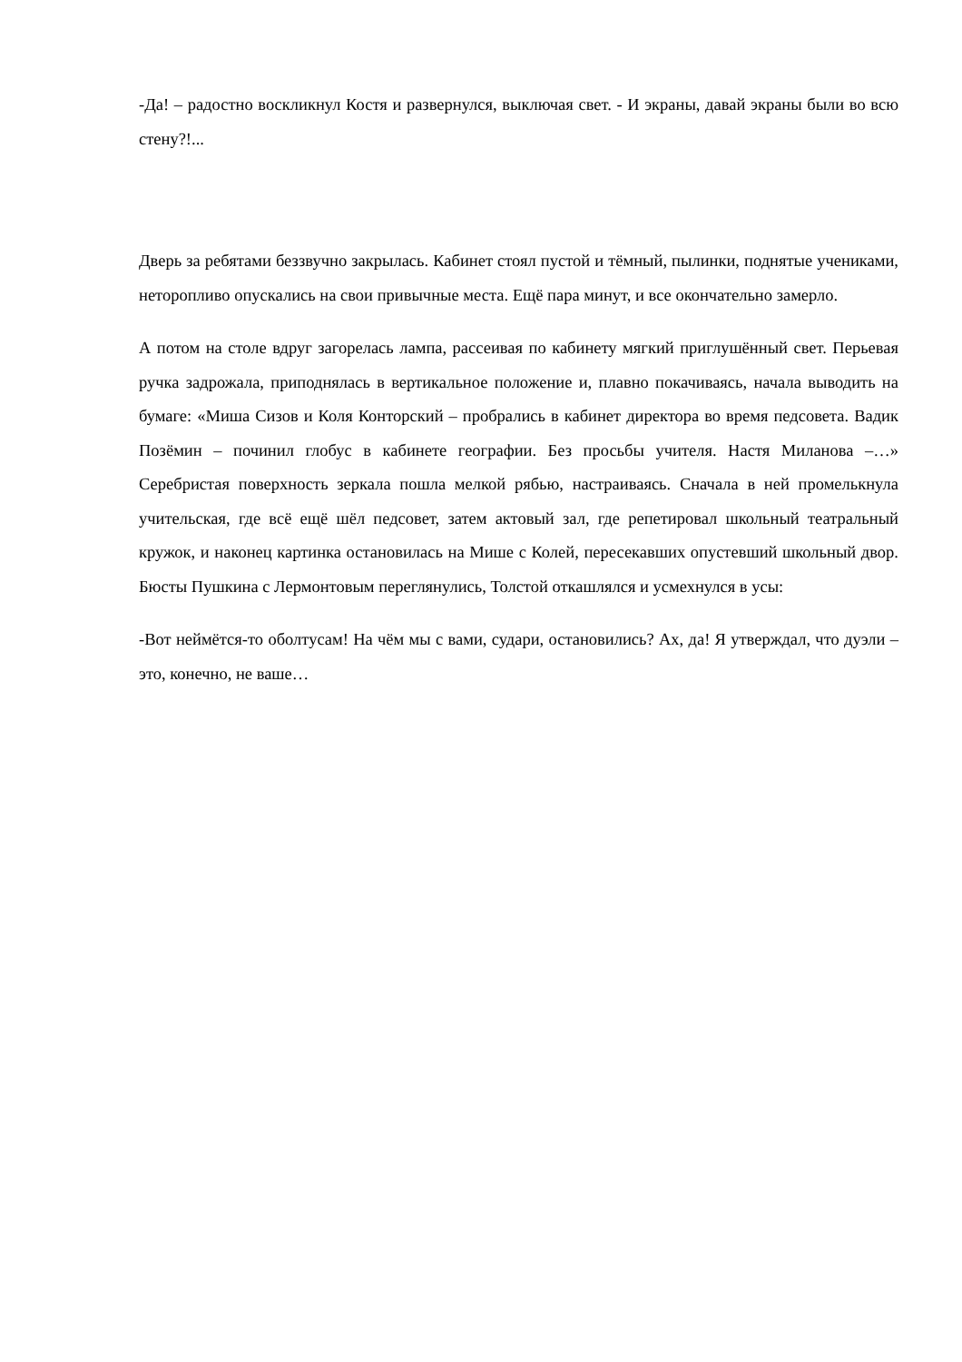-Да! – радостно воскликнул Костя и развернулся, выключая свет. - И экраны, давай экраны были во всю стену?!...
Дверь за ребятами беззвучно закрылась. Кабинет стоял пустой и тёмный, пылинки, поднятые учениками, неторопливо опускались на свои привычные места. Ещё пара минут, и все окончательно замерло.
А потом на столе вдруг загорелась лампа, рассеивая по кабинету мягкий приглушённый свет. Перьевая ручка задрожала, приподнялась в вертикальное положение и, плавно покачиваясь, начала выводить на бумаге: «Миша Сизов и Коля Конторский – пробрались в кабинет директора во время педсовета. Вадик Позёмин – починил глобус в кабинете географии. Без просьбы учителя. Настя Миланова –…» Серебристая поверхность зеркала пошла мелкой рябью, настраиваясь. Сначала в ней промелькнула учительская, где всё ещё шёл педсовет, затем актовый зал, где репетировал школьный театральный кружок, и наконец картинка остановилась на Мише с Колей, пересекавших опустевший школьный двор. Бюсты Пушкина с Лермонтовым переглянулись, Толстой откашлялся и усмехнулся в усы:
-Вот неймётся-то оболтусам! На чём мы с вами, судари, остановились? Ах, да! Я утверждал, что дуэли – это, конечно, не ваше…